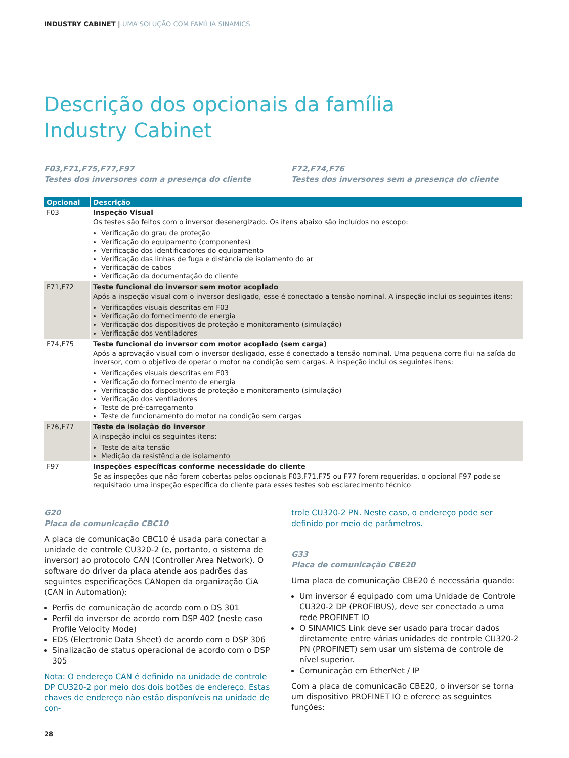INDUSTRY CABINET | UMA SOLUÇÃO COM FAMÍLIA SINAMICS
Descrição dos opcionais da família
Industry Cabinet
F03,F71,F75,F77,F97
Testes dos inversores com a presença do cliente
F72,F74,F76
Testes dos inversores sem a presença do cliente
| Opcional | Descrição |
| --- | --- |
| F03 | Inspeção Visual Os testes são feitos com o inversor desenergizado. Os itens abaixo são incluídos no escopo: Verificação do grau de proteção Verificação do equipamento (componentes) Verificação dos identificadores do equipamento Verificação das linhas de fuga e distância de isolamento do ar Verificação de cabos Verificação da documentação do cliente |
| F71,F72 | Teste funcional do inversor sem motor acoplado Após a inspeção visual com o inversor desligado, esse é conectado a tensão nominal. A inspeção inclui os seguintes itens: Verificações visuais descritas em F03 Verificação do fornecimento de energia Verificação dos dispositivos de proteção e monitoramento (simulação) Verificação dos ventiladores |
| F74,F75 | Teste funcional do inversor com motor acoplado (sem carga) Após a aprovação visual com o inversor desligado, esse é conectado a tensão nominal. Uma pequena corre flui na saída do inversor, com o objetivo de operar o motor na condição sem cargas. A inspeção inclui os seguintes itens: Verificações visuais descritas em F03 Verificação do fornecimento de energia Verificação dos dispositivos de proteção e monitoramento (simulação) Verificação dos ventiladores Teste de pré-carregamento Teste de funcionamento do motor na condição sem cargas |
| F76,F77 | Teste de isolação do inversor A inspeção inclui os seguintes itens: Teste de alta tensão Medição da resistência de isolamento |
| F97 | Inspeções específicas conforme necessidade do cliente Se as inspeções que não forem cobertas pelos opcionais F03,F71,F75 ou F77 forem requeridas, o opcional F97 pode se requisitado uma inspeção específica do cliente para esses testes sob esclarecimento técnico |
G20
Placa de comunicação CBC10
A placa de comunicação CBC10 é usada para conectar a unidade de controle CU320-2 (e, portanto, o sistema de inversor) ao protocolo CAN (Controller Area Network). O software do driver da placa atende aos padrões das seguintes especificações CANopen da organização CiA (CAN in Automation):
Perfis de comunicação de acordo com o DS 301
Perfil do inversor de acordo com DSP 402 (neste caso Profile Velocity Mode)
EDS (Electronic Data Sheet) de acordo com o DSP 306
Sinalização de status operacional de acordo com o DSP 305
Nota: O endereço CAN é definido na unidade de controle DP CU320-2 por meio dos dois botões de endereço. Estas chaves de endereço não estão disponíveis na unidade de con-
trole CU320-2 PN. Neste caso, o endereço pode ser definido por meio de parâmetros.
G33
Placa de comunicação CBE20
Uma placa de comunicação CBE20 é necessária quando:
Um inversor é equipado com uma Unidade de Controle CU320-2 DP (PROFIBUS), deve ser conectado a uma rede PROFINET IO
O SINAMICS Link deve ser usado para trocar dados diretamente entre várias unidades de controle CU320-2 PN (PROFINET) sem usar um sistema de controle de nível superior.
Comunicação em EtherNet / IP
Com a placa de comunicação CBE20, o inversor se torna um dispositivo PROFINET IO e oferece as seguintes funções:
28